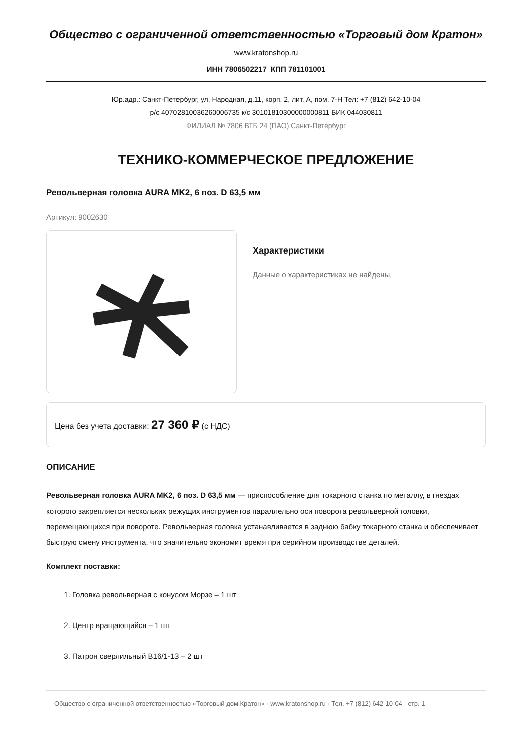Общество с ограниченной ответственностью «Торговый дом Кратон»
www.kratonshop.ru
ИНН 7806502217 КПП 781101001
Юр.адр.: Санкт-Петербург, ул. Народная, д.11, корп. 2, лит. А, пом. 7-Н Тел: +7 (812) 642-10-04
р/с 40702810036260006735 к/с 30101810300000000811 БИК 044030811
ФИЛИАЛ № 7806 ВТБ 24 (ПАО) Санкт-Петербург
ТЕХНИКО-КОММЕРЧЕСКОЕ ПРЕДЛОЖЕНИЕ
Револьверная головка AURA MK2, 6 поз. D 63,5 мм
Артикул: 9002630
Характеристики
Данные о характеристиках не найдены.
Цена без учета доставки: 27 360 ₽ (с НДС)
ОПИСАНИЕ
Револьверная головка AURA MK2, 6 поз. D 63,5 мм — приспособление для токарного станка по металлу, в гнездах которого закрепляется нескольких режущих инструментов параллельно оси поворота револьверной головки, перемещающихся при повороте. Револьверная головка устанавливается в заднюю бабку токарного станка и обеспечивает быструю смену инструмента, что значительно экономит время при серийном производстве деталей.
Комплект поставки:
1. Головка револьверная с конусом Морзе – 1 шт
2. Центр вращающийся – 1 шт
3. Патрон сверлильный B16/1-13 – 2 шт
Общество с ограниченной ответственностью «Торговый дом Кратон» · www.kratonshop.ru · Тел. +7 (812) 642-10-04 · стр. 1